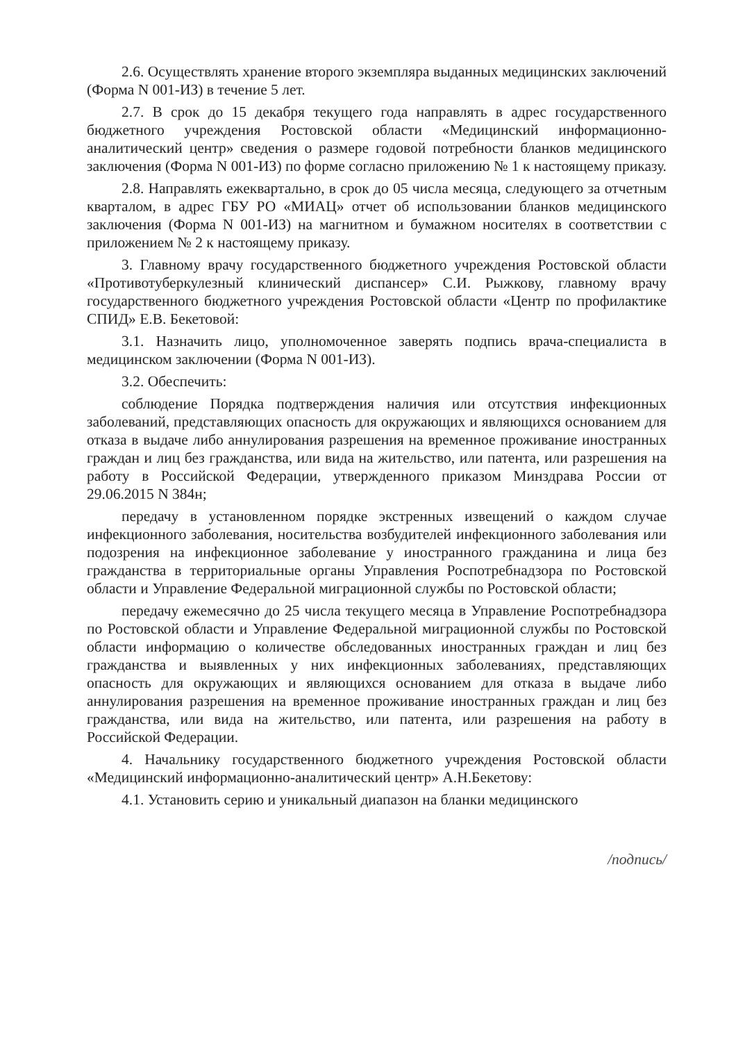2.6. Осуществлять хранение второго экземпляра выданных медицинских заключений (Форма N 001-ИЗ) в течение 5 лет.
2.7. В срок до 15 декабря текущего года направлять в адрес государственного бюджетного учреждения Ростовской области «Медицинский информационно-аналитический центр» сведения о размере годовой потребности бланков медицинского заключения (Форма N 001-ИЗ) по форме согласно приложению № 1 к настоящему приказу.
2.8. Направлять ежеквартально, в срок до 05 числа месяца, следующего за отчетным кварталом, в адрес ГБУ РО «МИАЦ» отчет об использовании бланков медицинского заключения (Форма N 001-ИЗ) на магнитном и бумажном носителях в соответствии с приложением № 2 к настоящему приказу.
3. Главному врачу государственного бюджетного учреждения Ростовской области «Противотуберкулезный клинический диспансер» С.И. Рыжкову, главному врачу государственного бюджетного учреждения Ростовской области «Центр по профилактике СПИД» Е.В. Бекетовой:
3.1. Назначить лицо, уполномоченное заверять подпись врача-специалиста в медицинском заключении (Форма N 001-ИЗ).
3.2. Обеспечить:
соблюдение Порядка подтверждения наличия или отсутствия инфекционных заболеваний, представляющих опасность для окружающих и являющихся основанием для отказа в выдаче либо аннулирования разрешения на временное проживание иностранных граждан и лиц без гражданства, или вида на жительство, или патента, или разрешения на работу в Российской Федерации, утвержденного приказом Минздрава России от 29.06.2015 N 384н;
передачу в установленном порядке экстренных извещений о каждом случае инфекционного заболевания, носительства возбудителей инфекционного заболевания или подозрения на инфекционное заболевание у иностранного гражданина и лица без гражданства в территориальные органы Управления Роспотребнадзора по Ростовской области и Управление Федеральной миграционной службы по Ростовской области;
передачу ежемесячно до 25 числа текущего месяца в Управление Роспотребнадзора по Ростовской области и Управление Федеральной миграционной службы по Ростовской области информацию о количестве обследованных иностранных граждан и лиц без гражданства и выявленных у них инфекционных заболеваниях, представляющих опасность для окружающих и являющихся основанием для отказа в выдаче либо аннулирования разрешения на временное проживание иностранных граждан и лиц без гражданства, или вида на жительство, или патента, или разрешения на работу в Российской Федерации.
4. Начальнику государственного бюджетного учреждения Ростовской области «Медицинский информационно-аналитический центр» А.Н.Бекетову:
4.1. Установить серию и уникальный диапазон на бланки медицинского
/подпись/